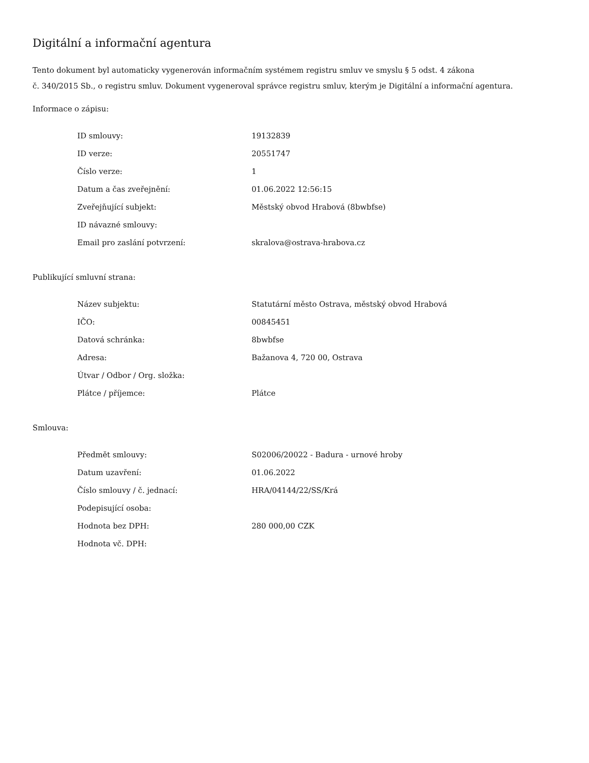Digitální a informační agentura
Tento dokument byl automaticky vygenerován informačním systémem registru smluv ve smyslu § 5 odst. 4 zákona
č. 340/2015 Sb., o registru smluv. Dokument vygeneroval správce registru smluv, kterým je Digitální a informační agentura.
Informace o zápisu:
| ID smlouvy: | 19132839 |
| ID verze: | 20551747 |
| Číslo verze: | 1 |
| Datum a čas zveřejnění: | 01.06.2022 12:56:15 |
| Zveřejňující subjekt: | Městský obvod Hrabová (8bwbfse) |
| ID návazné smlouvy: | |
| Email pro zaslání potvrzení: | skralova@ostrava-hrabova.cz |
Publikující smluvní strana:
| Název subjektu: | Statutární město Ostrava, městský obvod Hrabová |
| IČO: | 00845451 |
| Datová schránka: | 8bwbfse |
| Adresa: | Bažanova 4, 720 00, Ostrava |
| Útvar / Odbor / Org. složka: | |
| Plátce / příjemce: | Plátce |
Smlouva:
| Předmět smlouvy: | S02006/20022 - Badura - urnové hroby |
| Datum uzavření: | 01.06.2022 |
| Číslo smlouvy / č. jednací: | HRA/04144/22/SS/Krá |
| Podepisující osoba: | |
| Hodnota bez DPH: | 280 000,00 CZK |
| Hodnota vč. DPH: | |